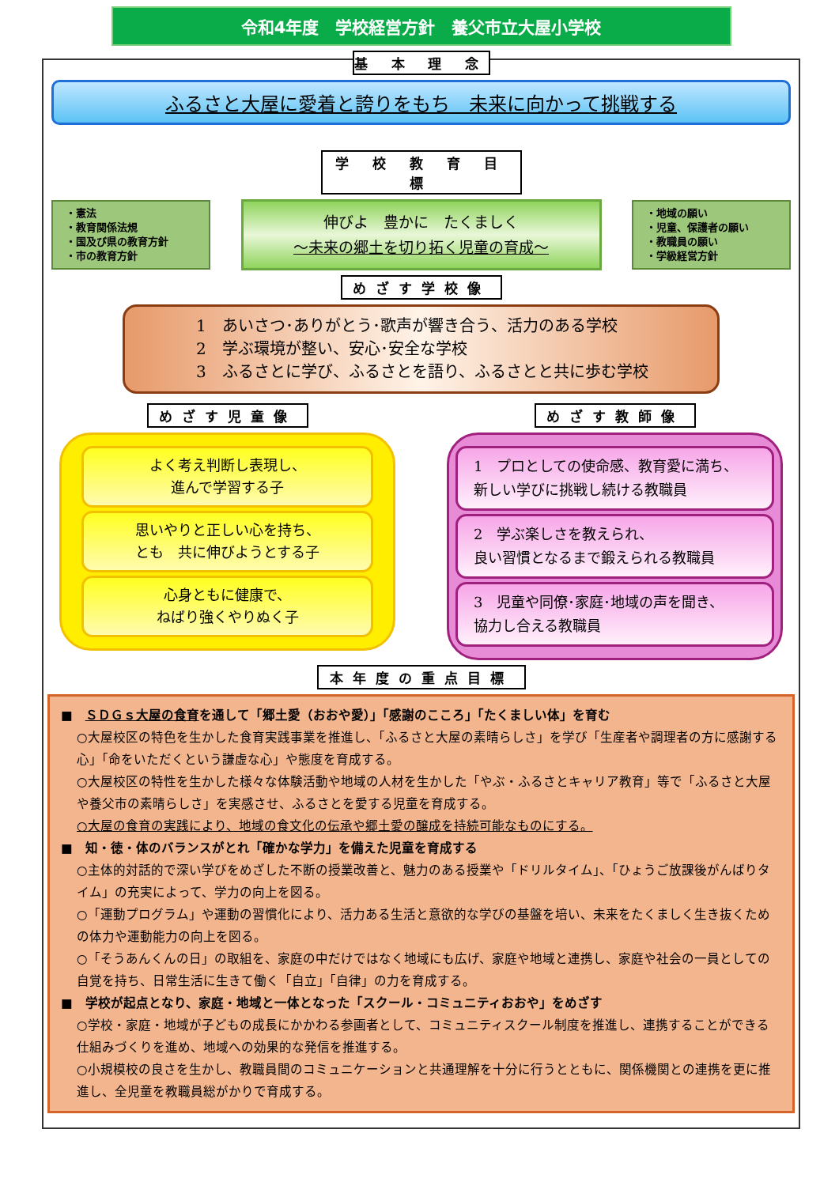令和4年度　学校経営方針　養父市立大屋小学校
基 本 理 念
ふるさと大屋に愛着と誇りをもち　未来に向かって挑戦する
学 校 教 育 目 標
・憲法
・教育関係法規
・国及び県の教育方針
・市の教育方針
伸びよ　豊かに　たくましく
～未来の郷土を切り拓く児童の育成～
・地域の願い
・児童、保護者の願い
・教職員の願い
・学級経営方針
めざす学校像
1　あいさつ･ありがとう･歌声が響き合う、活力のある学校
2　学ぶ環境が整い、安心･安全な学校
3　ふるさとに学び、ふるさとを語り、ふるさとと共に歩む学校
めざす児童像
よく考え判断し表現し、
進んで学習する子
思いやりと正しい心を持ち、
とも　共に伸びようとする子
心身ともに健康で、
ねばり強くやりぬく子
めざす教師像
1　プロとしての使命感、教育愛に満ち、
新しい学びに挑戦し続ける教職員
2　学ぶ楽しさを教えられ、
良い習慣となるまで鍛えられる教職員
3　児童や同僚･家庭･地域の声を聞き、
協力し合える教職員
本年度の重点目標
■　ＳＤＧｓ大屋の食育を通して「郷土愛（おおや愛）」「感謝のこころ」「たくましい体」を育む
○大屋校区の特色を生かした食育実践事業を推進し、「ふるさと大屋の素晴らしさ」を学び「生産者や調理者の方に感謝する心」「命をいただくという謙虚な心」や態度を育成する。
○大屋校区の特性を生かした様々な体験活動や地域の人材を生かした「やぶ・ふるさとキャリア教育」等で「ふるさと大屋や養父市の素晴らしさ」を実感させ、ふるさとを愛する児童を育成する。
○大屋の食育の実践により、地域の食文化の伝承や郷土愛の醸成を持続可能なものにする。
■　知・徳・体のバランスがとれ「確かな学力」を備えた児童を育成する
○主体的対話的で深い学びをめざした不断の授業改善と、魅力のある授業や「ドリルタイム」、「ひょうご放課後がんばりタイム」の充実によって、学力の向上を図る。
○「運動プログラム」や運動の習慣化により、活力ある生活と意欲的な学びの基盤を培い、未来をたくましく生き抜くための体力や運動能力の向上を図る。
○「そうあんくんの日」の取組を、家庭の中だけではなく地域にも広げ、家庭や地域と連携し、家庭や社会の一員としての自覚を持ち、日常生活に生きて働く「自立」「自律」の力を育成する。
■　学校が起点となり、家庭・地域と一体となった「スクール・コミュニティおおや」をめざす
○学校・家庭・地域が子どもの成長にかかわる参画者として、コミュニティスクール制度を推進し、連携することができる仕組みづくりを進め、地域への効果的な発信を推進する。
○小規模校の良さを生かし、教職員間のコミュニケーションと共通理解を十分に行うとともに、関係機関との連携を更に推進し、全児童を教職員総がかりで育成する。